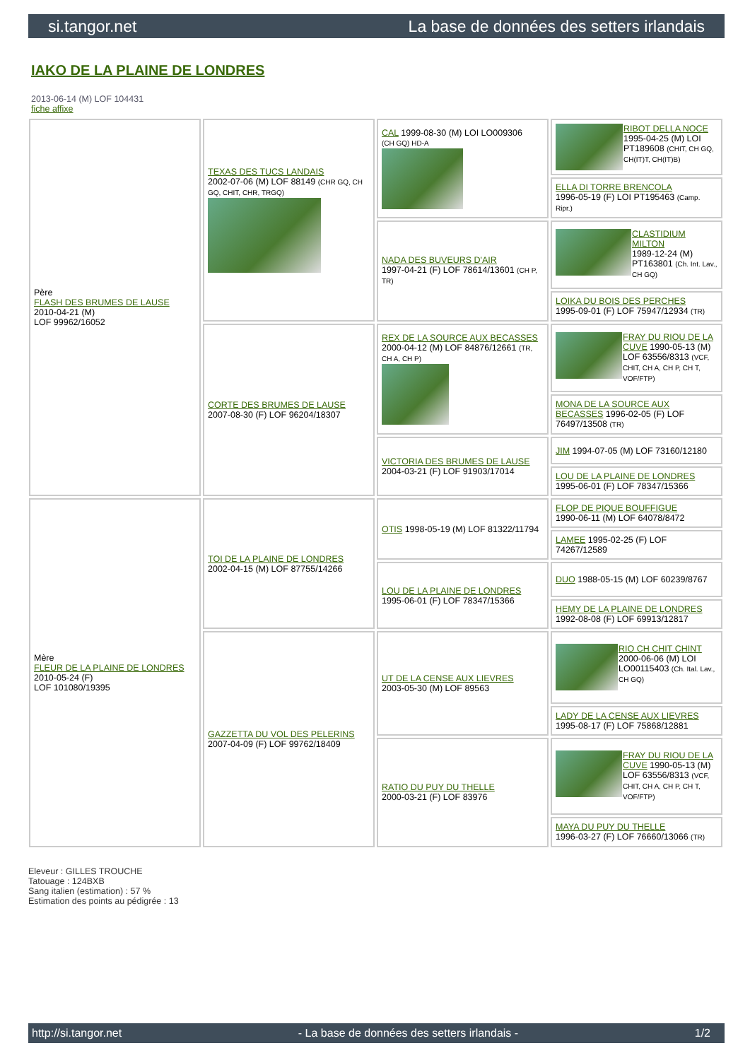si.tangor.net La base de données des setters irlandais
IAKO DE LA PLAINE DE LONDRES
2013-06-14 (M) LOF 104431
fiche affixe
| Père FLASH DES BRUMES DE LAUSE 2010-04-21 (M) LOF 99962/16052 | TEXAS DES TUCS LANDAIS 2002-07-06 (M) LOF 88149 (CHR GQ, CH GQ, CHIT, CHR, TRGQ) | CAL 1999-08-30 (M) LOI LO009306 (CH GQ) HD-A | RIBOT DELLA NOCE 1995-04-25 (M) LOI PT189608 (CHIT, CH GQ, CH(IT)T, CH(IT)B) |
| | | | ELLA DI TORRE BRENCOLA 1996-05-19 (F) LOI PT195463 (Camp. Ripr.) |
| | | NADA DES BUVEURS D'AIR 1997-04-21 (F) LOF 78614/13601 (CH P, TR) | CLASTIDIUM MILTON 1989-12-24 (M) PT163801 (Ch. Int. Lav., CH GQ) |
| | | | LOIKA DU BOIS DES PERCHES 1995-09-01 (F) LOF 75947/12934 (TR) |
| | CORTE DES BRUMES DE LAUSE 2007-08-30 (F) LOF 96204/18307 | REX DE LA SOURCE AUX BECASSES 2000-04-12 (M) LOF 84876/12661 (TR, CH A, CH P) | FRAY DU RIOU DE LA CUVE 1990-05-13 (M) LOF 63556/8313 (VCF, CHIT, CH A, CH P, CH T, VOF/FTP) |
| | | | MONA DE LA SOURCE AUX BECASSES 1996-02-05 (F) LOF 76497/13508 (TR) |
| | | VICTORIA DES BRUMES DE LAUSE 2004-03-21 (F) LOF 91903/17014 | JIM 1994-07-05 (M) LOF 73160/12180 |
| | | | LOU DE LA PLAINE DE LONDRES 1995-06-01 (F) LOF 78347/15366 |
| Mère FLEUR DE LA PLAINE DE LONDRES 2010-05-24 (F) LOF 101080/19395 | TOI DE LA PLAINE DE LONDRES 2002-04-15 (M) LOF 87755/14266 | OTIS 1998-05-19 (M) LOF 81322/11794 | FLOP DE PIQUE BOUFFIGUE 1990-06-11 (M) LOF 64078/8472 |
| | | | LAMEE 1995-02-25 (F) LOF 74267/12589 |
| | | LOU DE LA PLAINE DE LONDRES 1995-06-01 (F) LOF 78347/15366 | DUO 1988-05-15 (M) LOF 60239/8767 |
| | | | HEMY DE LA PLAINE DE LONDRES 1992-08-08 (F) LOF 69913/12817 |
| | GAZZETTA DU VOL DES PELERINS 2007-04-09 (F) LOF 99762/18409 | UT DE LA CENSE AUX LIEVRES 2003-05-30 (M) LOF 89563 | RIO CH CHIT CHINT 2000-06-06 (M) LOI LO00115403 (Ch. Ital. Lav., CH GQ) |
| | | | LADY DE LA CENSE AUX LIEVRES 1995-08-17 (F) LOF 75868/12881 |
| | | RATIO DU PUY DU THELLE 2000-03-21 (F) LOF 83976 | FRAY DU RIOU DE LA CUVE 1990-05-13 (M) LOF 63556/8313 (VCF, CHIT, CH A, CH P, CH T, VOF/FTP) |
| | | | MAYA DU PUY DU THELLE 1996-03-27 (F) LOF 76660/13066 (TR) |
Eleveur : GILLES TROUCHE
Tatouage : 124BXB
Sang italien (estimation) : 57 %
Estimation des points au pédigrée : 13
http://si.tangor.net - La base de données des setters irlandais - 1/2